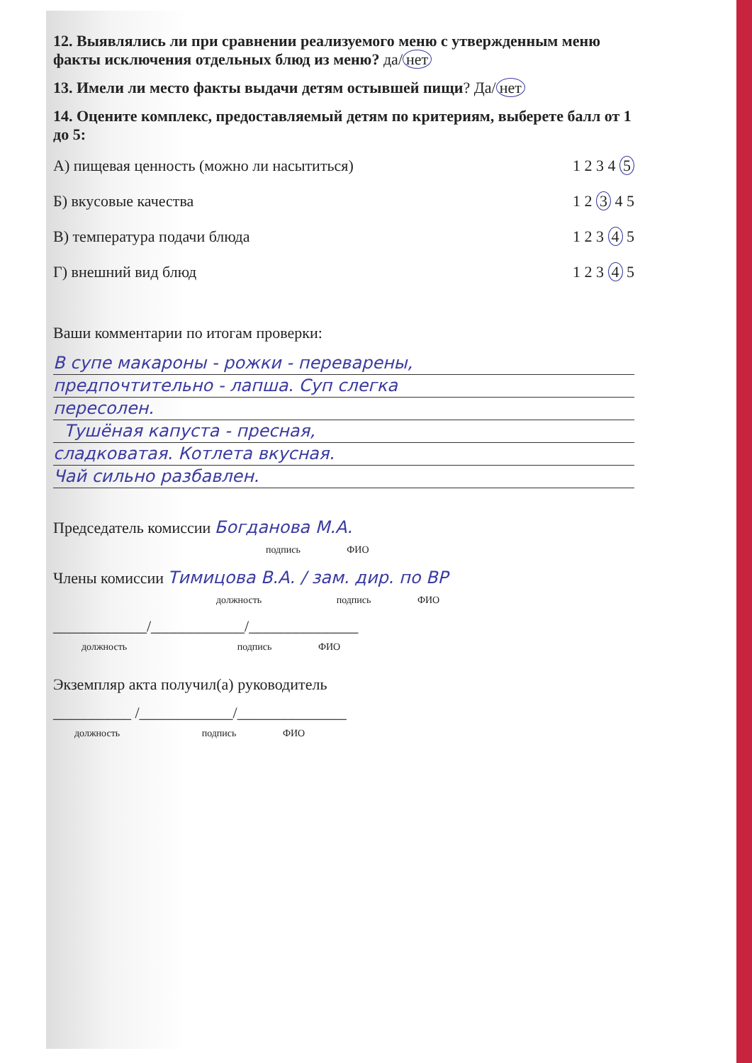12. Выявлялись ли при сравнении реализуемого меню с утвержденным меню факты исключения отдельных блюд из меню? да/ нет
13. Имели ли место факты выдачи детям остывшей пищи? Да/ нет
14. Оцените комплекс, предоставляемый детям по критериям, выберете балл от 1 до 5:
А) пищевая ценность (можно ли насытиться) 1 2 3 4 5
Б) вкусовые качества 1 2 3 4 5
В) температура подачи блюда 1 2 3 4 5
Г) внешний вид блюд 1 2 3 4 5
Ваши комментарии по итогам проверки:
В супе макароны - рожки - переварены,
предпочтительно - лапша. Суп слегка
пересолен.
Тушёная капуста - пресная,
сладковатая. Котлета вкусная.
Чай сильно разбавлен.
Председатель комиссии Богданова М.А.
подпись ФИО
Члены комиссии Тимицова В.А. / зам. дир. по ВР
должность подпись ФИО
____________/____________/______________
должность подпись ФИО
Экземпляр акта получил(а) руководитель
__________ /____________/______________
должность подпись ФИО